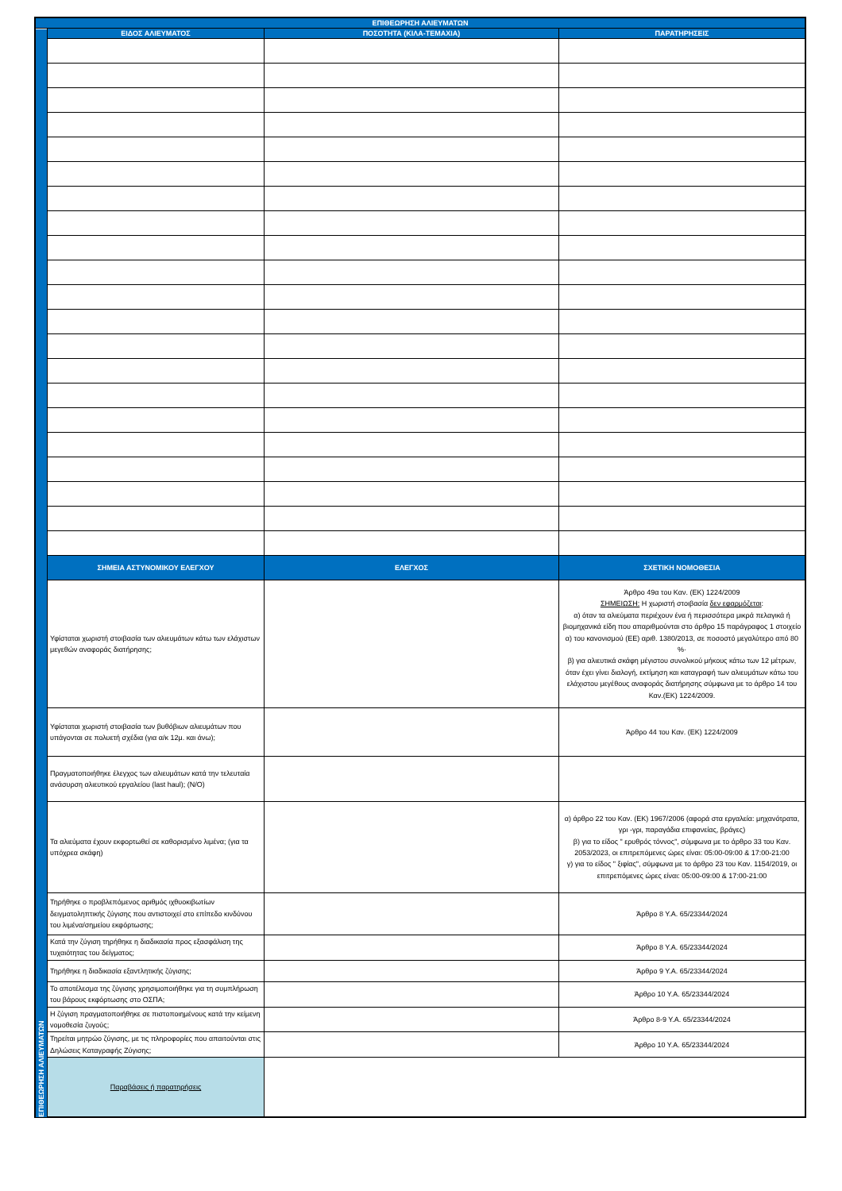| ΕΠΙΘΕΩΡΗΣΗ ΑΛΙΕΥΜΑΤΩΝ | | | |
| --- | --- | --- | --- |
| ΕΠΙΘΕΩΡΗΣΗ ΑΛΙΕΥΜΑΤΩΝ | ΕΙΔΟΣ ΑΛΙΕΥΜΑΤΟΣ | ΠΟΣΟΤΗΤΑ (ΚΙΛΑ-ΤΕΜΑΧΙΑ) | ΠΑΡΑΤΗΡΗΣΕΙΣ |
| | ΣΗΜΕΙΑ ΑΣΤΥΝΟΜΙΚΟΥ ΕΛΕΓΧΟΥ | ΕΛΕΓΧΟΣ | ΣΧΕΤΙΚΗ ΝΟΜΟΘΕΣΙΑ |
| | Υφίσταται χωριστή στοιβασία των αλιευμάτων κάτω των ελάχιστων μεγεθών αναφοράς διατήρησης; | | Άρθρο 49α του Καν. (ΕΚ) 1224/2009 ΣΗΜΕΙΩΣΗ: Η χωριστή στοιβασία δεν εφαρμόζεται : α) όταν τα αλιεύματα περιέχουν ένα ή περισσότερα μικρά πελαγικά ή βιομηχανικά είδη που απαριθμούνται στο άρθρο 15 παράγραφος 1 στοιχείο α) του κανονισμού (ΕΕ) αριθ. 1380/2013, σε ποσοστό μεγαλύτερο από 80 %· β) για αλιευτικά σκάφη μέγιστου συνολικού μήκους κάτω των 12 μέτρων, όταν έχει γίνει διαλογή, εκτίμηση και καταγραφή των αλιευμάτων κάτω του ελάχιστου μεγέθους αναφοράς διατήρησης σύμφωνα με το άρθρο 14 του Καν.(ΕΚ) 1224/2009. |
| | Υφίσταται χωριστή στοιβασία των βυθόβιων αλιευμάτων που υπάγονται σε πολυετή σχέδια (για α/κ 12μ. και άνω); | | Άρθρο 44 του Καν. (ΕΚ) 1224/2009 |
| | Πραγματοποιήθηκε έλεγχος των αλιευμάτων κατά την τελευταία ανάσυρση αλιευτικού εργαλείου (last haul); (Ν/Ο) | | |
| | Τα αλιεύματα έχουν εκφορτωθεί σε καθορισμένο λιμένα; (για τα υπόχρεα σκάφη) | | α) άρθρο 22 του Καν. (ΕΚ) 1967/2006 (αφορά στα εργαλεία: μηχανότρατα, γρι -γρι, παραγάδια επιφανείας, βράγες) β) για το είδος " ερυθρός τόννος", σύμφωνα με το άρθρο 33 του Καν. 2053/2023, οι επιτρεπόμενες ώρες είναι: 05:00-09:00 & 17:00-21:00 γ) για το είδος " ξιφίας", σύμφωνα με το άρθρο 23 του Καν. 1154/2019, οι επιτρεπόμενες ώρες είναι: 05:00-09:00 & 17:00-21:00 |
| | Τηρήθηκε ο προβλεπόμενος αριθμός ιχθυοκιβωτίων δειγματοληπτικής ζύγισης που αντιστοιχεί στο επίπεδο κινδύνου του λιμένα/σημείου εκφόρτωσης; | | Άρθρο 8 Υ.Α. 65/23344/2024 |
| | Κατά την ζύγιση τηρήθηκε η διαδικασία προς εξασφάλιση της τυχαιότητας του δείγματος; | | Άρθρο 8 Υ.Α. 65/23344/2024 |
| | Τηρήθηκε η διαδικασία εξαντλητικής ζύγισης; | | Άρθρο 9 Υ.Α. 65/23344/2024 |
| | Το αποτέλεσμα της ζύγισης χρησιμοποιήθηκε για τη συμπλήρωση του βάρους εκφόρτωσης στο ΟΣΠΑ; | | Άρθρο 10 Υ.Α. 65/23344/2024 |
| | Η ζύγιση πραγματοποιήθηκε σε πιστοποιημένους κατά την κείμενη νομοθεσία ζυγούς; | | Άρθρο 8-9 Υ.Α. 65/23344/2024 |
| | Τηρείται μητρώο ζύγισης, με τις πληροφορίες που απαιτούνται στις Δηλώσεις Καταγραφής Ζύγισης; | | Άρθρο 10 Υ.Α. 65/23344/2024 |
| | Παραβάσεις ή παρατηρήσεις | | |